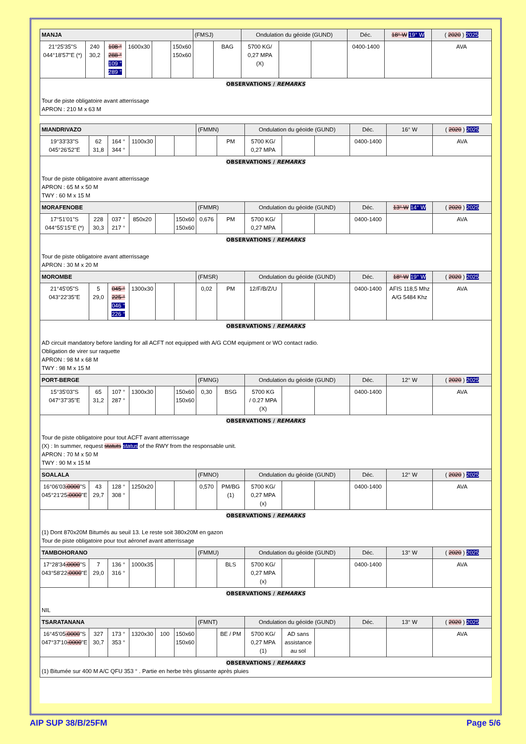| MANJA | | | | | | (FMSJ) | | Ondulation du géoïde (GUND) | | | Déc. | 18° W 19° W | ( 2020 ) 2025 |
| 21°25'35"S 044°18'57"E (*) | 240 30,2 | 108 ° 288 ° 109 ° 289 ° | 1600x30 | | 150x60 150x60 | | BAG | 5700 KG/ 0,27 MPA (X) | | | 0400-1400 | | AVA |
| OBSERVATIONS / REMARKS Tour de piste obligatoire avant atterrissage APRON : 210 M x 63 M | | | | | | | | | | | | | |
| MIANDRIVAZO | | | | | | (FMMN) | | Ondulation du géoïde (GUND) | | | Déc. | 16° W | ( 2020 ) 2025 |
| 19°33'33"S 045°26'52"E | 62 31,8 | 164 ° 344 ° | 1100x30 | | | | PM | 5700 KG/ 0,27 MPA | | | 0400-1400 | | AVA |
| OBSERVATIONS / REMARKS Tour de piste obligatoire avant atterrissage APRON : 65 M x 50 M TWY : 60 M x 15 M | | | | | | | | | | | | | |
| MORAFENOBE | | | | | | (FMMR) | | Ondulation du géoïde (GUND) | | | Déc. | 13° W 14° W | ( 2020 ) 2025 |
| 17°51'01"S 044°55'15"E (*) | 228 30,3 | 037 ° 217 ° | 850x20 | | 150x60 150x60 | 0,676 | PM | 5700 KG/ 0,27 MPA | | | 0400-1400 | | AVA |
| OBSERVATIONS / REMARKS Tour de piste obligatoire avant atterrissage APRON : 30 M x 20 M | | | | | | | | | | | | | |
| MOROMBE | | | | | | (FMSR) | | Ondulation du géoïde (GUND) | | | Déc. | 18° W 19° W | ( 2020 ) 2025 |
| 21°45'05"S 043°22'35"E | 5 29,0 | 045 ° 225 ° 046 ° 226 ° | 1300x30 | | | 0,02 | PM | 12/F/B/Z/U | | | 0400-1400 | AFIS 118,5 Mhz A/G 5484 Khz | AVA |
| OBSERVATIONS / REMARKS AD circuit mandatory before landing for all ACFT not equipped with A/G COM equipment or WO contact radio. Obligation de virer sur raquette APRON : 98 M x 68 M TWY : 98 M x 15 M | | | | | | | | | | | | | |
| PORT-BERGE | | | | | | (FMNG) | | Ondulation du géoïde (GUND) | | | Déc. | 12° W | ( 2020 ) 2025 |
| 15°35'03"S 047°37'35"E | 65 31,2 | 107 ° 287 ° | 1300x30 | | 150x60 150x60 | 0,30 | BSG | 5700 KG / 0.27 MPA (X) | | | 0400-1400 | | AVA |
| OBSERVATIONS / REMARKS Tour de piste obligatoire pour tout ACFT avant atterrissage (X) : In summer, request statuts status of the RWY from the responsable unit. APRON : 70 M x 50 M TWY : 90 M x 15 M | | | | | | | | | | | | | |
| SOALALA | | | | | | (FMNO) | | Ondulation du géoïde (GUND) | | | Déc. | 12° W | ( 2020 ) 2025 |
| 16°06'03 .0000 "S 045°21'25 .0000 "E | 43 29,7 | 128 ° 308 ° | 1250x20 | | | 0,570 | PM/BG (1) | 5700 KG/ 0,27 MPA (x) | | | 0400-1400 | | AVA |
| OBSERVATIONS / REMARKS (1) Dont 870x20M Bitumés au seuil 13. Le reste soit 380x20M en gazon Tour de piste obligatoire pour tout aéronef avant atterrissage | | | | | | | | | | | | | |
| TAMBOHORANO | | | | | | (FMMU) | | Ondulation du géoïde (GUND) | | | Déc. | 13° W | ( 2020 ) 2025 |
| 17°28'34 .0000 "S 043°58'22 .0000 "E | 7 29,0 | 136 ° 316 ° | 1000x35 | | | | BLS | 5700 KG/ 0,27 MPA (x) | | | 0400-1400 | | AVA |
| OBSERVATIONS / REMARKS NIL | | | | | | | | | | | | | |
| TSARATANANA | | | | | | (FMNT) | | Ondulation du géoïde (GUND) | | | Déc. | 13° W | ( 2020 ) 2025 |
| 16°45'05 .0000 "S 047°37'10 .0000 "E | 327 30,7 | 173 ° 353 ° | 1320x30 | 100 | 150x60 150x60 | | BE / PM | 5700 KG/ 0,27 MPA (1) | AD sans assistance au sol | | | | AVA |
| OBSERVATIONS / REMARKS (1) Bitumée sur 400 M A/C QFU 353 ° . Partie en herbe très glissante après pluies | | | | | | | | | | | | | |
AIP SUP 38/B/25FM Page 5/6